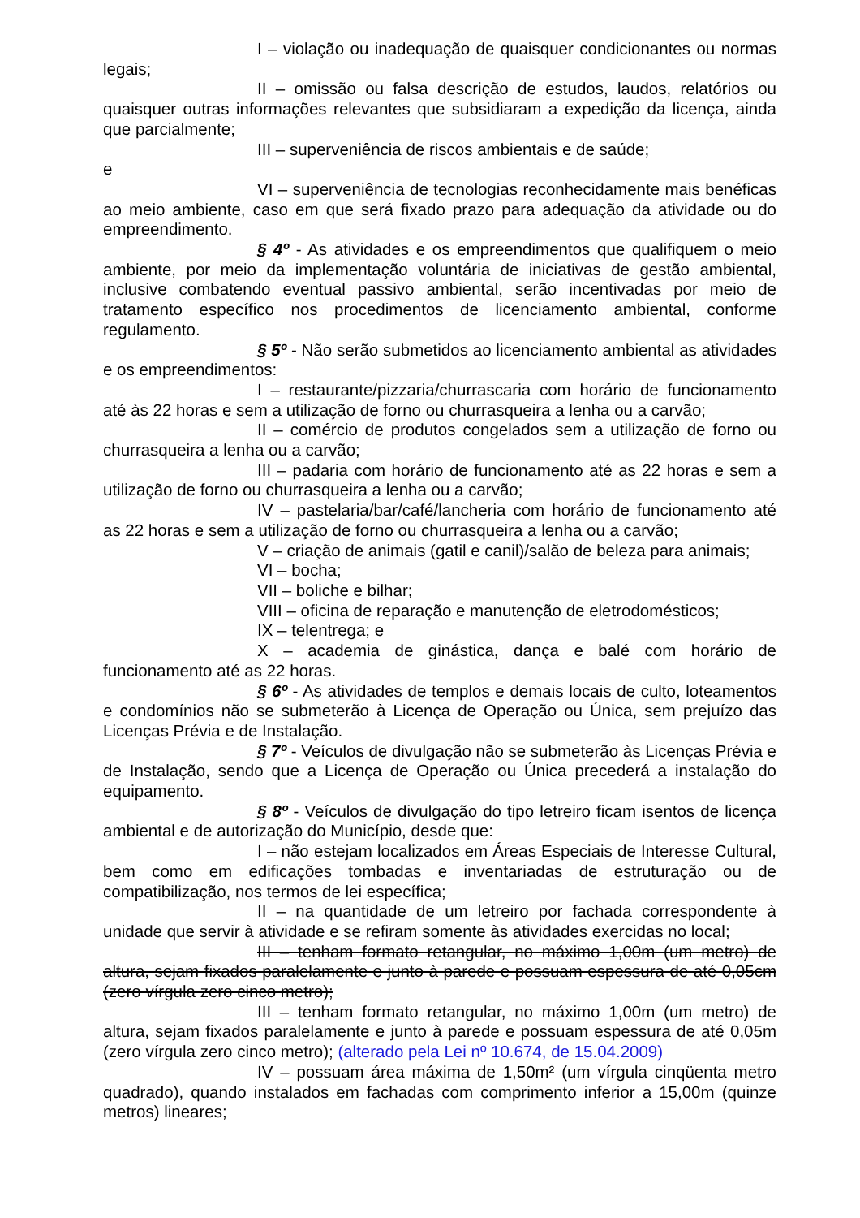I – violação ou inadequação de quaisquer condicionantes ou normas legais;
II – omissão ou falsa descrição de estudos, laudos, relatórios ou quaisquer outras informações relevantes que subsidiaram a expedição da licença, ainda que parcialmente;
III – superveniência de riscos ambientais e de saúde;
e
VI – superveniência de tecnologias reconhecidamente mais benéficas ao meio ambiente, caso em que será fixado prazo para adequação da atividade ou do empreendimento.
§ 4º - As atividades e os empreendimentos que qualifiquem o meio ambiente, por meio da implementação voluntária de iniciativas de gestão ambiental, inclusive combatendo eventual passivo ambiental, serão incentivadas por meio de tratamento específico nos procedimentos de licenciamento ambiental, conforme regulamento.
§ 5º - Não serão submetidos ao licenciamento ambiental as atividades e os empreendimentos:
I – restaurante/pizzaria/churrascaria com horário de funcionamento até às 22 horas e sem a utilização de forno ou churrasqueira a lenha ou a carvão;
II – comércio de produtos congelados sem a utilização de forno ou churrasqueira a lenha ou a carvão;
III – padaria com horário de funcionamento até as 22 horas e sem a utilização de forno ou churrasqueira a lenha ou a carvão;
IV – pastelaria/bar/café/lancheria com horário de funcionamento até as 22 horas e sem a utilização de forno ou churrasqueira a lenha ou a carvão;
V – criação de animais (gatil e canil)/salão de beleza para animais;
VI – bocha;
VII – boliche e bilhar;
VIII – oficina de reparação e manutenção de eletrodomésticos;
IX – telentrega; e
X – academia de ginástica, dança e balé com horário de funcionamento até as 22 horas.
§ 6º - As atividades de templos e demais locais de culto, loteamentos e condomínios não se submeterão à Licença de Operação ou Única, sem prejuízo das Licenças Prévia e de Instalação.
§ 7º - Veículos de divulgação não se submeterão às Licenças Prévia e de Instalação, sendo que a Licença de Operação ou Única precederá a instalação do equipamento.
§ 8º - Veículos de divulgação do tipo letreiro ficam isentos de licença ambiental e de autorização do Município, desde que:
I – não estejam localizados em Áreas Especiais de Interesse Cultural, bem como em edificações tombadas e inventariadas de estruturação ou de compatibilização, nos termos de lei específica;
II – na quantidade de um letreiro por fachada correspondente à unidade que servir à atividade e se refiram somente às atividades exercidas no local;
III – tenham formato retangular, no máximo 1,00m (um metro) de altura, sejam fixados paralelamente e junto à parede e possuam espessura de até 0,05cm (zero vírgula zero cinco metro);
III – tenham formato retangular, no máximo 1,00m (um metro) de altura, sejam fixados paralelamente e junto à parede e possuam espessura de até 0,05m (zero vírgula zero cinco metro); (alterado pela Lei nº 10.674, de 15.04.2009)
IV – possuam área máxima de 1,50m² (um vírgula cinqüenta metro quadrado), quando instalados em fachadas com comprimento inferior a 15,00m (quinze metros) lineares;